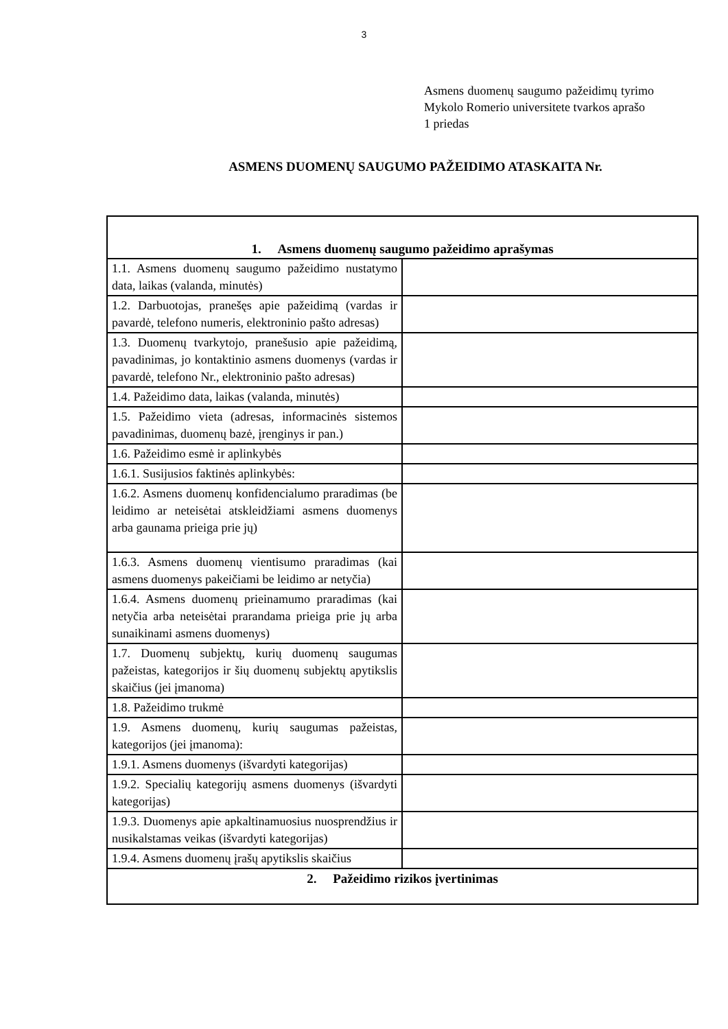3
Asmens duomenų saugumo pažeidimų tyrimo Mykolo Romerio universitete tvarkos aprašo
1 priedas
ASMENS DUOMENŲ SAUGUMO PAŽEIDIMO ATASKAITA Nr.
| 1. Asmens duomenų saugumo pažeidimo aprašymas | |
| 1.1. Asmens duomenų saugumo pažeidimo nustatymo data, laikas (valanda, minutės) | |
| 1.2. Darbuotojas, pranešęs apie pažeidimą (vardas ir pavardė, telefono numeris, elektroninio pašto adresas) | |
| 1.3. Duomenų tvarkytojo, pranešusio apie pažeidimą, pavadinimas, jo kontaktinio asmens duomenys (vardas ir pavardė, telefono Nr., elektroninio pašto adresas) | |
| 1.4. Pažeidimo data, laikas (valanda, minutės) | |
| 1.5. Pažeidimo vieta (adresas, informacinės sistemos pavadinimas, duomenų bazė, įrenginys ir pan.) | |
| 1.6. Pažeidimo esmė ir aplinkybės | |
| 1.6.1. Susijusios faktinės aplinkybės: | |
| 1.6.2. Asmens duomenų konfidencialumo praradimas (be leidimo ar neteisėtai atskleidžiami asmens duomenys arba gaunama prieiga prie jų) | |
| 1.6.3. Asmens duomenų vientisumo praradimas (kai asmens duomenys pakeičiami be leidimo ar netyčia) | |
| 1.6.4. Asmens duomenų prieinamumo praradimas (kai netyčia arba neteisėtai prarandama prieiga prie jų arba sunaikinami asmens duomenys) | |
| 1.7. Duomenų subjektų, kurių duomenų saugumas pažeistas, kategorijos ir šių duomenų subjektų apytikslis skaičius (jei įmanoma) | |
| 1.8. Pažeidimo trukmė | |
| 1.9. Asmens duomenų, kurių saugumas pažeistas, kategorijos (jei įmanoma): | |
| 1.9.1. Asmens duomenys (išvardyti kategorijas) | |
| 1.9.2. Specialių kategorijų asmens duomenys (išvardyti kategorijas) | |
| 1.9.3. Duomenys apie apkaltinamuosius nuosprendžius ir nusikalstamas veikas (išvardyti kategorijas) | |
| 1.9.4. Asmens duomenų įrašų apytikslis skaičius | |
| 2. Pažeidimo rizikos įvertinimas | |